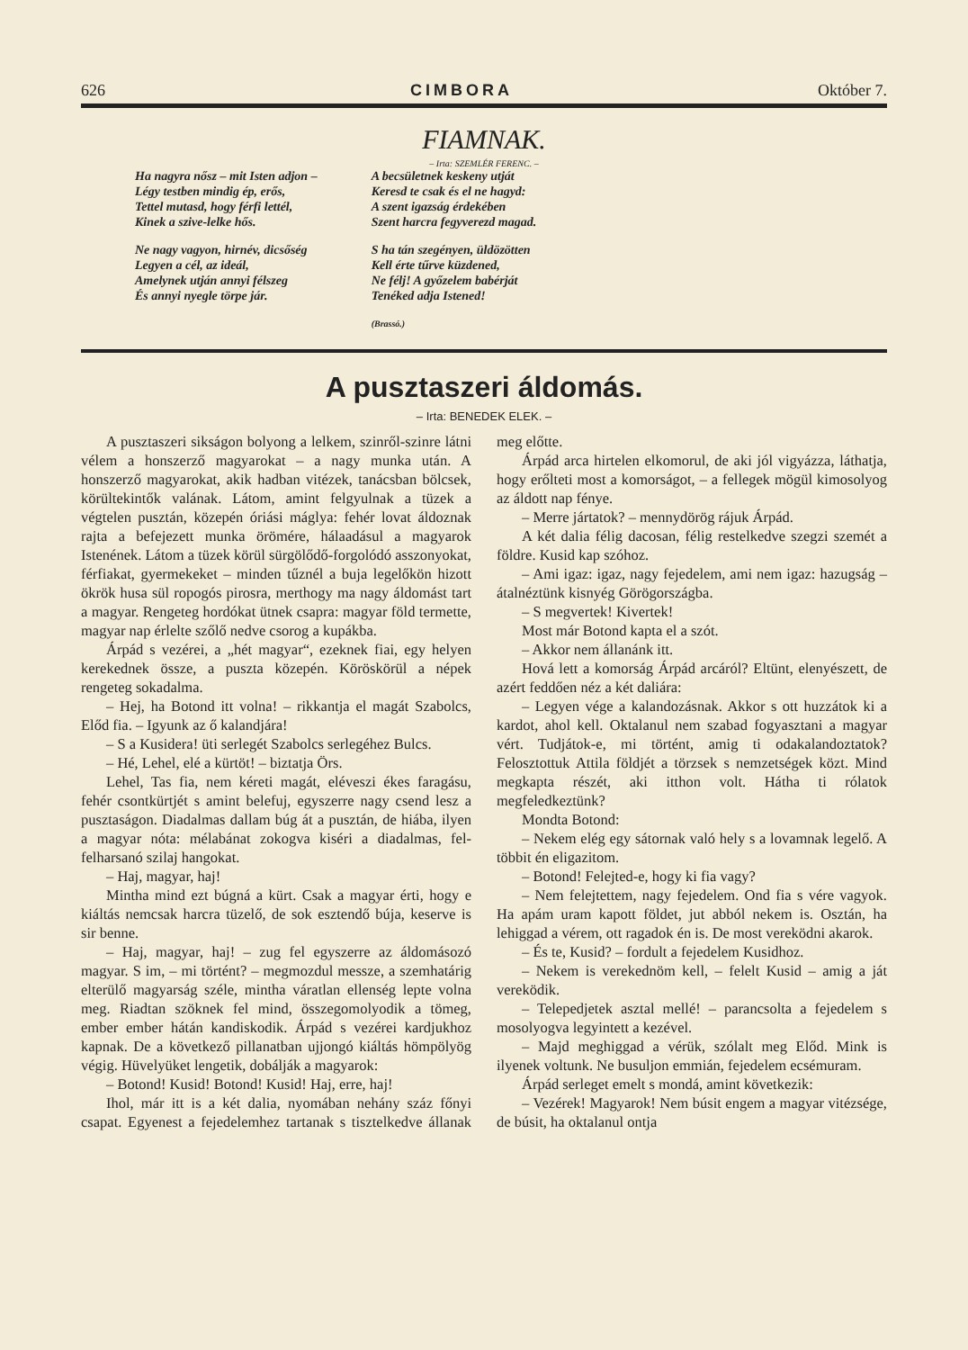626 CIMBORA Október 7.
FIAMNAK.
– Irta: SZEMLÉR FERENC. –
Ha nagyra nősz – mit Isten adjon –
Légy testben mindig ép, erős,
Tettel mutasd, hogy férfi lettél,
Kinek a szive-lelke hős.
Ne nagy vagyon, hirnév, dicsőség
Legyen a cél, az ideál,
Amelynek utján annyi félszeg
És annyi nyegle törpe jár.
A becsületnek keskeny utját
Keresd te csak és el ne hagyd:
A szent igazság érdekében
Szent harcra fegyverezd magad.
S ha tán szegényen, üldözötten
Kell érte tűrve küzdened,
Ne félj! A győzelem babérját
Tenéked adja Istened!
(Brassó.)
A pusztaszeri áldomás.
– Irta: BENEDEK ELEK. –
A pusztaszeri sikságon bolyong a lelkem, szinről-szinre látni vélem a honszerző magyarokat – a nagy munka után. A honszerző magyarokat, akik hadban vitézek, tanácsban bölcsek, körültekintők valának. Látom, amint felgyulnak a tüzek a végtelen pusztán, közepén óriási máglya: fehér lovat áldoznak rajta a befejezett munka örömére, hálaadásul a magyarok Istenének. Látom a tüzek körül sürgölődő-forgolódó asszonyokat, férfiakat, gyermekeket – minden tűznél a buja legelőkön hizott ökrök husa sül ropogós pirosra, merthogy ma nagy áldomást tart a magyar. Rengeteg hordókat ütnek csapra: magyar föld termette, magyar nap érlelte szőlő nedve csorog a kupákba.
Árpád s vezérei, a „hét magyar“, ezeknek fiai, egy helyen kerekednek össze, a puszta közepén. Köröskörül a népek rengeteg sokadalma.
– Hej, ha Botond itt volna! – rikkantja el magát Szabolcs, Előd fia. – Igyunk az ő kalandjára!
– S a Kusidera! üti serlegét Szabolcs serlegéhez Bulcs.
– Hé, Lehel, elé a kürtöt! – biztatja Örs.
Lehel, Tas fia, nem kéreti magát, eléveszi ékes faragásu, fehér csontkürtjét s amint belefuj, egyszerre nagy csend lesz a pusztaságon. Diadalmas dallam búg át a pusztán, de hiába, ilyen a magyar nóta: mélabánat zokogva kiséri a diadalmas, fel-felharsanó szilaj hangokat.
– Haj, magyar, haj!
Mintha mind ezt búgná a kürt. Csak a magyar érti, hogy e kiáltás nemcsak harcra tüzelő, de sok esztendő búja, keserve is sir benne.
– Haj, magyar, haj! – zug fel egyszerre az áldomásozó magyar. S im, – mi történt? – megmozdul messze, a szemhatárig elterülő magyarság széle, mintha váratlan ellenség lepte volna meg. Riadtan szöknek fel mind, összegomolyodik a tömeg, ember ember hátán kandiskodik. Árpád s vezérei kardjukhoz kapnak. De a következő pillanatban ujjongó kiáltás hömpölyög végig. Hüvelyüket lengetik, dobálják a magyarok:
– Botond! Kusid! Botond! Kusid! Haj, erre, haj!
Ihol, már itt is a két dalia, nyomában nehány száz főnyi csapat. Egyenest a fejedelemhez tartanak s tisztelkedve állanak meg előtte.
Árpád arca hirtelen elkomorul, de aki jól vigyázza, láthatja, hogy erőlteti most a komorságot, – a fellegek mögül kimosolyog az áldott nap fénye.
– Merre jártatok? – mennydörög rájuk Árpád.
A két dalia félig dacosan, félig restelkedve szegzi szemét a földre. Kusid kap szóhoz.
– Ami igaz: igaz, nagy fejedelem, ami nem igaz: hazugság – átalnéztünk kisnyég Görögországba.
– S megvertek! Kivertek!
Most már Botond kapta el a szót.
– Akkor nem állanánk itt.
Hová lett a komorság Árpád arcáról? Eltünt, elenyészett, de azért feddően néz a két daliára:
– Legyen vége a kalandozásnak. Akkor s ott huzzátok ki a kardot, ahol kell. Oktalanul nem szabad fogyasztani a magyar vért. Tudjátok-e, mi történt, amig ti odakalandoztatok? Felosztottuk Attila földjét a törzsek s nemzetségek közt. Mind megkapta részét, aki itthon volt. Hátha ti rólatok megfeledkeztünk?
Mondta Botond:
– Nekem elég egy sátornak való hely s a lovamnak legelő. A többit én eligazitom.
– Botond! Felejted-e, hogy ki fia vagy?
– Nem felejtettem, nagy fejedelem. Ond fia s vére vagyok. Ha apám uram kapott földet, jut abból nekem is. Osztán, ha lehiggad a vérem, ott ragadok én is. De most vereködni akarok.
– És te, Kusid? – fordult a fejedelem Kusidhoz.
– Nekem is verekednöm kell, – felelt Kusid – amig a ját vereködik.
– Telepedjetek asztal mellé! – parancsolta a fejedelem s mosolyogva legyintett a kezével.
– Majd meghiggad a vérük, szólalt meg Előd. Mink is ilyenek voltunk. Ne busuljon emmián, fejedelem ecsémuram.
Árpád serleget emelt s mondá, amint következik:
– Vezérek! Magyarok! Nem búsit engem a magyar vitézsége, de búsit, ha oktalanul ontja